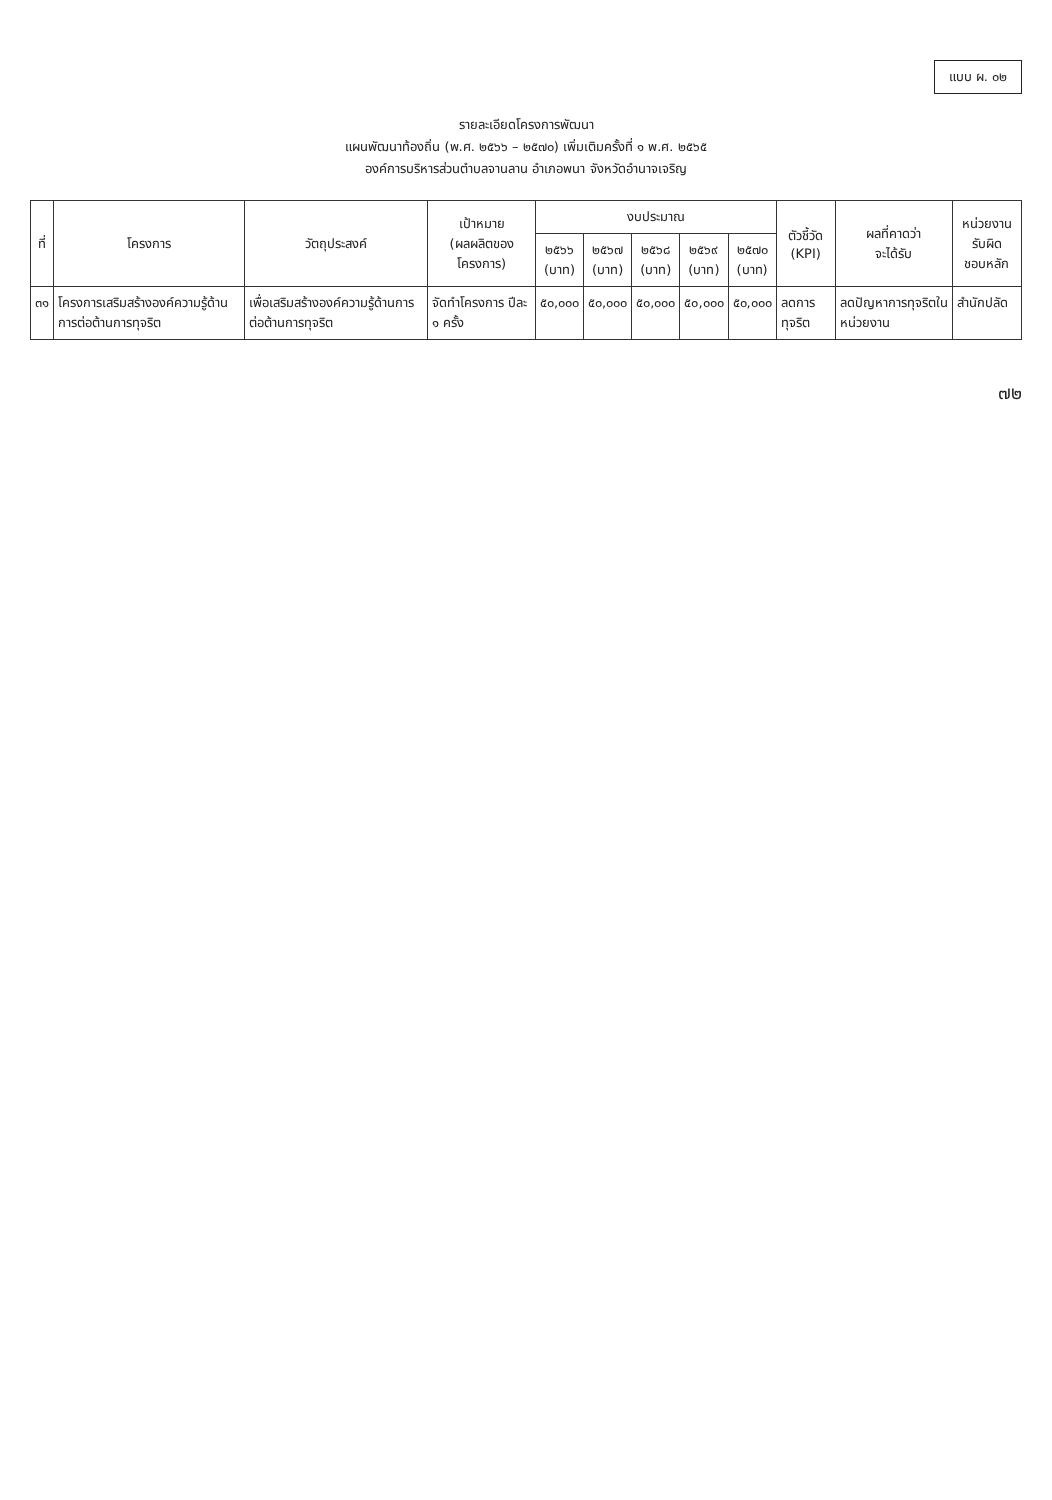แบบ ผ. ๐๒
รายละเอียดโครงการพัฒนา
แผนพัฒนาท้องถิ่น (พ.ศ. ๒๕๖๖ – ๒๕๗๐) เพิ่มเติมครั้งที่ ๑ พ.ศ. ๒๕๖๕
องค์การบริหารส่วนตำบลจานลาน อำเภอพนา จังหวัดอำนาจเจริญ
| ที่ | โครงการ | วัตถุประสงค์ | เป้าหมาย (ผลผลิตของโครงการ) | งบประมาณ | | | | | ตัวชี้วัด (KPI) | ผลที่คาดว่า จะได้รับ | หน่วยงานรับผิด ชอบหลัก |
| --- | --- | --- | --- | --- | --- | --- | --- | --- | --- | --- | --- |
| | | | | ๒๕๖๖ (บาท) | ๒๕๖๗ (บาท) | ๒๕๖๘ (บาท) | ๒๕๖๙ (บาท) | ๒๕๗๐ (บาท) | | | |
| ๓๑ | โครงการเสริมสร้างองค์ความรู้ด้านการต่อต้านการทุจริต | เพื่อเสริมสร้างองค์ความรู้ด้านการต่อต้านการทุจริต | จัดทำโครงการ ปีละ ๑ ครั้ง | ๕๐,๐๐๐ | ๕๐,๐๐๐ | ๕๐,๐๐๐ | ๕๐,๐๐๐ | ๕๐,๐๐๐ | ลดการทุจริต | ลดปัญหาการทุจริตในหน่วยงาน | สำนักปลัด |
๗๒